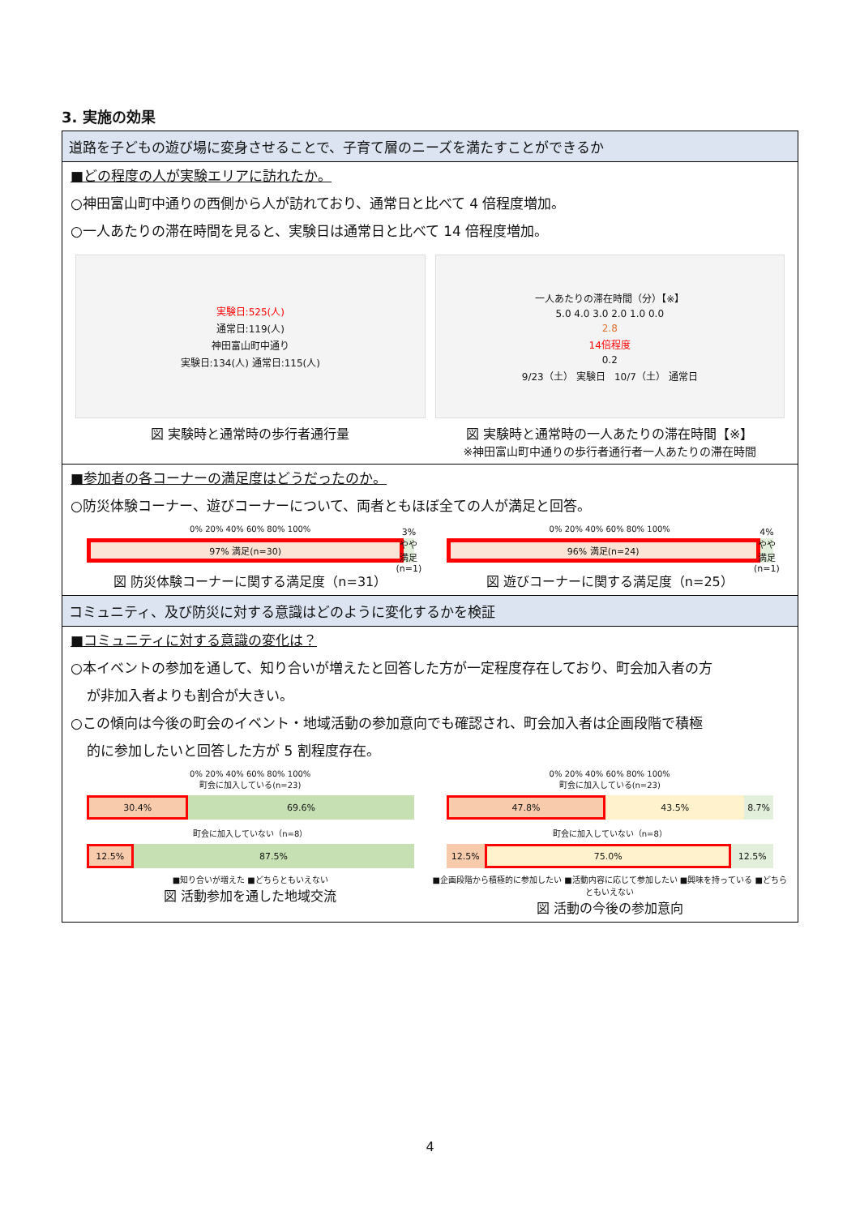3. 実施の効果
道路を子どもの遊び場に変身させることで、子育て層のニーズを満たすことができるか
■どの程度の人が実験エリアに訪れたか。
○神田富山町中通りの西側から人が訪れており、通常日と比べて 4 倍程度増加。
○一人あたりの滞在時間を見ると、実験日は通常日と比べて 14 倍程度増加。
実験日:525(人)
通常日:119(人)
神田富山町中通り
実験日:134(人) 通常日:115(人)
図 実験時と通常時の歩行者通行量
一人あたりの滞在時間（分）【※】
5.0 4.0 3.0 2.0 1.0 0.0
2.8
14倍程度
0.2
9/23（土） 実験日 10/7（土） 通常日
図 実験時と通常時の一人あたりの滞在時間【※】
※神田富山町中通りの歩行者通行者一人あたりの滞在時間
■参加者の各コーナーの満足度はどうだったのか。
○防災体験コーナー、遊びコーナーについて、両者ともほぼ全ての人が満足と回答。
0% 20% 40% 60% 80% 100%
97% 満足(n=30) 3% やや満足(n=1)
図 防災体験コーナーに関する満足度（n=31）
0% 20% 40% 60% 80% 100%
96% 満足(n=24) 4% やや満足(n=1)
図 遊びコーナーに関する満足度（n=25）
コミュニティ、及び防災に対する意識はどのように変化するかを検証
■コミュニティに対する意識の変化は？
○本イベントの参加を通して、知り合いが増えたと回答した方が一定程度存在しており、町会加入者の方
が非加入者よりも割合が大きい。
○この傾向は今後の町会のイベント・地域活動の参加意向でも確認され、町会加入者は企画段階で積極
的に参加したいと回答した方が 5 割程度存在。
0% 20% 40% 60% 80% 100%
町会に加入している(n=23)
30.4% 69.6%
町会に加入していない（n=8）
12.5% 87.5%
■知り合いが増えた ■どちらともいえない
図 活動参加を通した地域交流
0% 20% 40% 60% 80% 100%
町会に加入している(n=23)
47.8% 43.5% 8.7%
町会に加入していない（n=8）
12.5% 75.0% 12.5%
■企画段階から積極的に参加したい ■活動内容に応じて参加したい ■興味を持っている ■どちらともいえない
図 活動の今後の参加意向
4